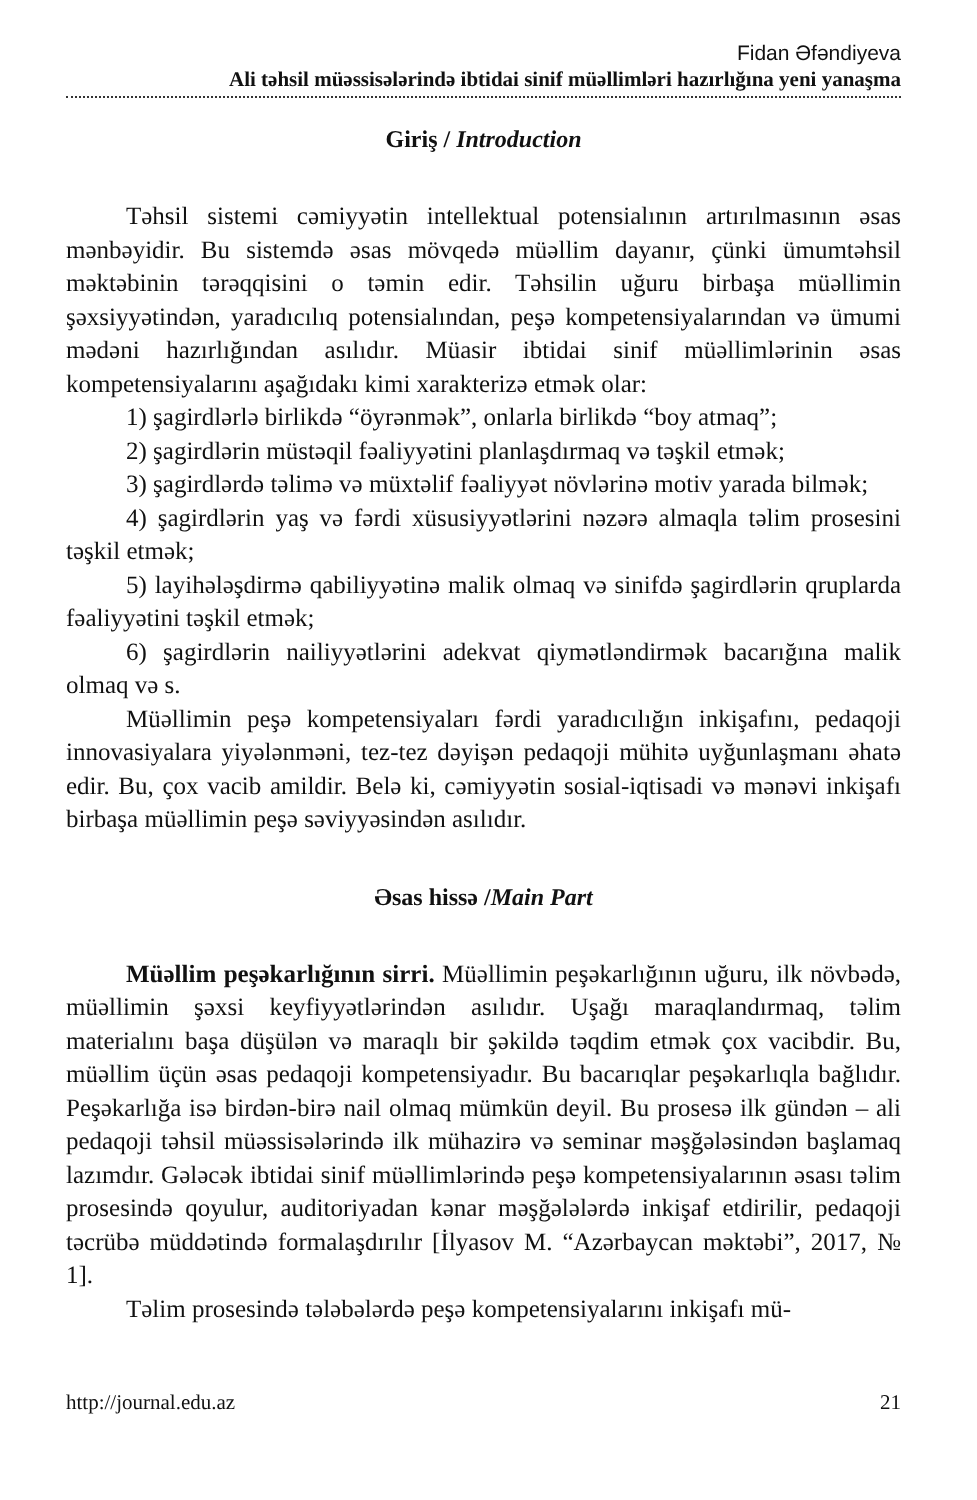Fidan Əfəndiyeva
Ali təhsil müəssisələrində ibtidai sinif müəllimləri hazırlığına yeni yanaşma
Giriş / Introduction
Təhsil sistemi cəmiyyətin intellektual potensialının artırılması­nın əsas mənbəyidir. Bu sistemdə əsas mövqedə müəllim dayanır, çünki ümumtəhsil məktəbinin tərəqqisini o təmin edir. Təhsilin uğuru birbaşa müəllimin şəxsiyyətindən, yaradıcılıq potensialından, peşə kompetensi­yalarından və ümumi mədəni hazırlığından asılıdır. Müasir ibtidai sinif müəllimlərinin əsas kompetensiyalarını aşağıdakı kimi xarakterizə etmək olar:
1) şagirdlərlə birlikdə “öyrənmək”, onlarla birlikdə “boy atmaq”;
2) şagirdlərin müstəqil fəaliyyətini planlaşdırmaq və təşkil etmək;
3) şagirdlərdə təlimə və müxtəlif fəaliyyət növlərinə motiv yarada bilmək;
4) şagirdlərin yaş və fərdi xüsusiyyətlərini nəzərə almaqla təlim pro­sesini təşkil etmək;
5) layihələşdirmə qabiliyyətinə malik olmaq və sinifdə şagirdlərin qruplarda fəaliyyətini təşkil etmək;
6) şagirdlərin nailiyyətlərini adekvat qiymətləndirmək bacarığına malik olmaq və s.
Müəllimin peşə kompetensiyaları fərdi yaradıcılığın inkişafını, peda­qoji innovasiyalara yiyələnməni, tez-tez dəyişən pedaqoji mühitə uyğun­laşmanı əhatə edir. Bu, çox vacib amildir. Belə ki, cəmiyyətin sosial-iqtisa­di və mənəvi inkişafı birbaşa müəllimin peşə səviyyəsindən asılıdır.
Əsas hissə /Main Part
Müəllim peşəkarlığının sirri. Müəllimin peşəkarlığının uğuru, ilk növbədə, müəllimin şəxsi keyfiyyətlərindən asılıdır. Uşağı maraqlandır­maq, təlim materialını başa düşülən və maraqlı bir şəkildə təqdim etmək çox vacibdir. Bu, müəllim üçün əsas pedaqoji kompetensiyadır. Bu baca­rıqlar peşəkarlıqla bağlıdır. Peşəkarlığa isə birdən-birə nail olmaq mümkün deyil. Bu prosesə ilk gündən – ali pedaqoji təhsil müəssisələrində ilk mü­hazirə və seminar məşğələsindən başlamaq lazımdır. Gələcək ibtidai sinif müəllimlərində peşə kompetensiyalarının əsası təlim prosesində qoyulur, auditoriyadan kənar məşğələlərdə inkişaf etdirilir, pedaqoji təcrübə müddə­tində formalaşdırılır [İlyasov M. “Azərbaycan məktəbi”, 2017, № 1].
Təlim prosesində tələbələrdə peşə kompetensiyalarını inkişafı mü-
http://journal.edu.az 21